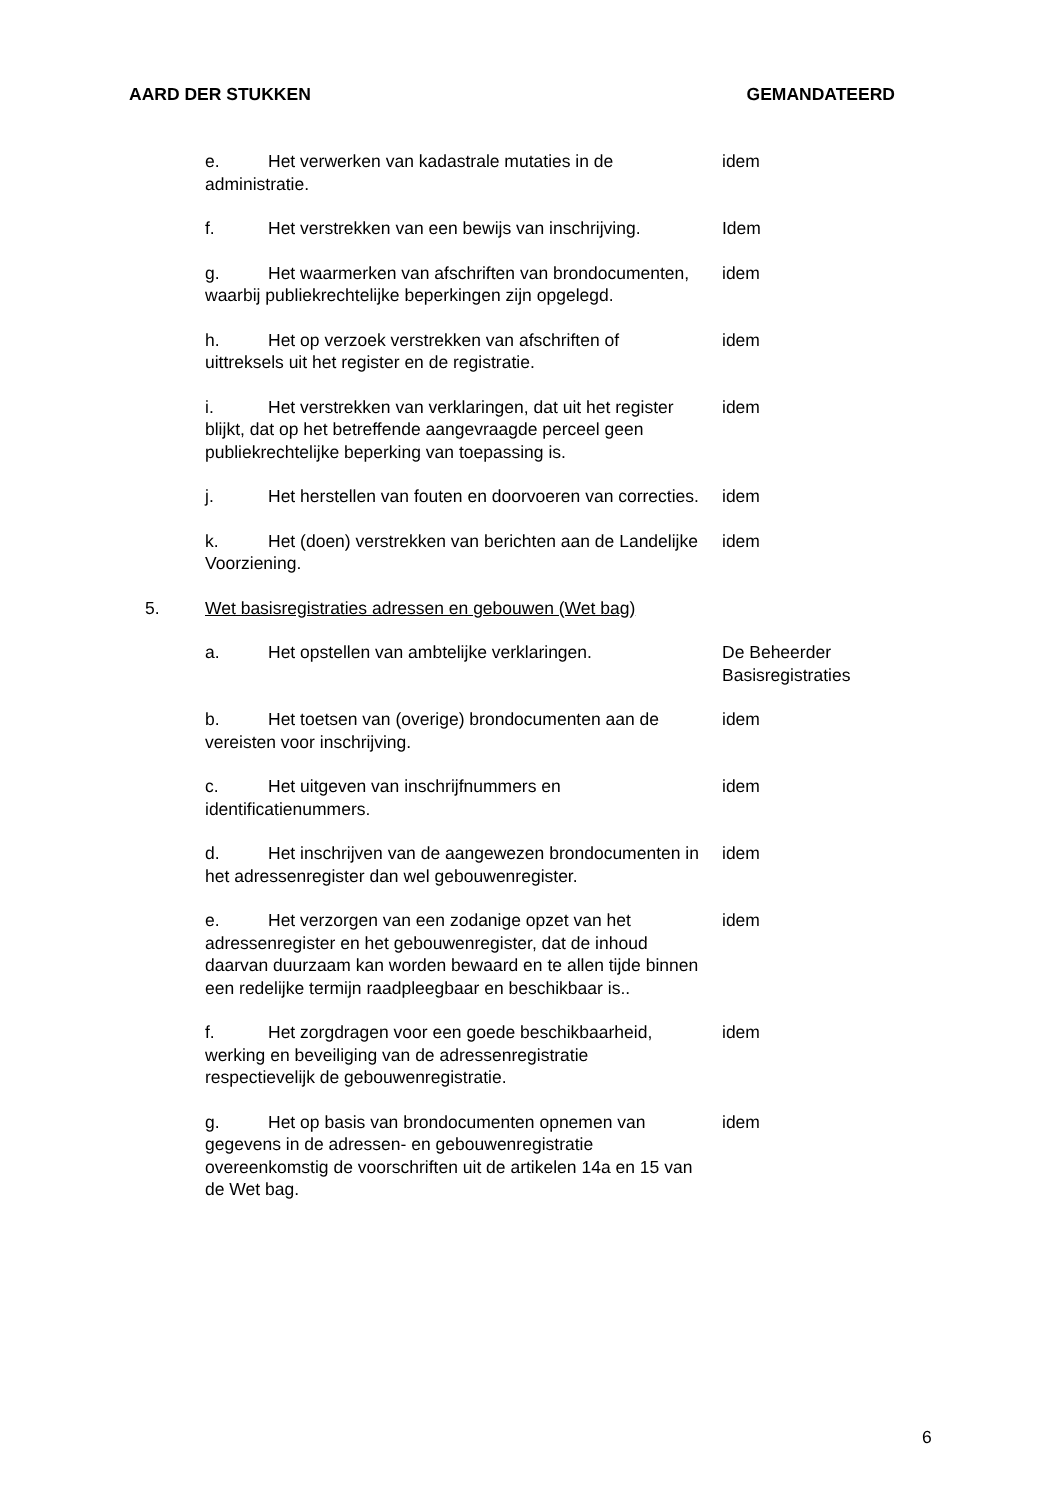AARD DER STUKKEN GEMANDATEERD
| | e. Het verwerken van kadastrale mutaties in de administratie. | idem |
| | f. Het verstrekken van een bewijs van inschrijving. | Idem |
| | g. Het waarmerken van afschriften van brondocumenten, waarbij publiekrechtelijke beperkingen zijn opgelegd. | idem |
| | h. Het op verzoek verstrekken van afschriften of uittreksels uit het register en de registratie. | idem |
| | i. Het verstrekken van verklaringen, dat uit het register blijkt, dat op het betreffende aangevraagde perceel geen publiekrechtelijke beperking van toepassing is. | idem |
| | j. Het herstellen van fouten en doorvoeren van correcties. | idem |
| | k. Het (doen) verstrekken van berichten aan de Landelijke Voorziening. | idem |
| 5. | Wet basisregistraties adressen en gebouwen (Wet bag) | |
| | a. Het opstellen van ambtelijke verklaringen. | De Beheerder Basisregistraties |
| | b. Het toetsen van (overige) brondocumenten aan de vereisten voor inschrijving. | idem |
| | c. Het uitgeven van inschrijfnummers en identificatienummers. | idem |
| | d. Het inschrijven van de aangewezen brondocumenten in het adressenregister dan wel gebouwenregister. | idem |
| | e. Het verzorgen van een zodanige opzet van het adressenregister en het gebouwenregister, dat de inhoud daarvan duurzaam kan worden bewaard en te allen tijde binnen een redelijke termijn raadpleegbaar en beschikbaar is.. | idem |
| | f. Het zorgdragen voor een goede beschikbaarheid, werking en beveiliging van de adressenregistratie respectievelijk de gebouwenregistratie. | idem |
| | g. Het op basis van brondocumenten opnemen van gegevens in de adressen- en gebouwenregistratie overeenkomstig de voorschriften uit de artikelen 14a en 15 van de Wet bag. | idem |
6